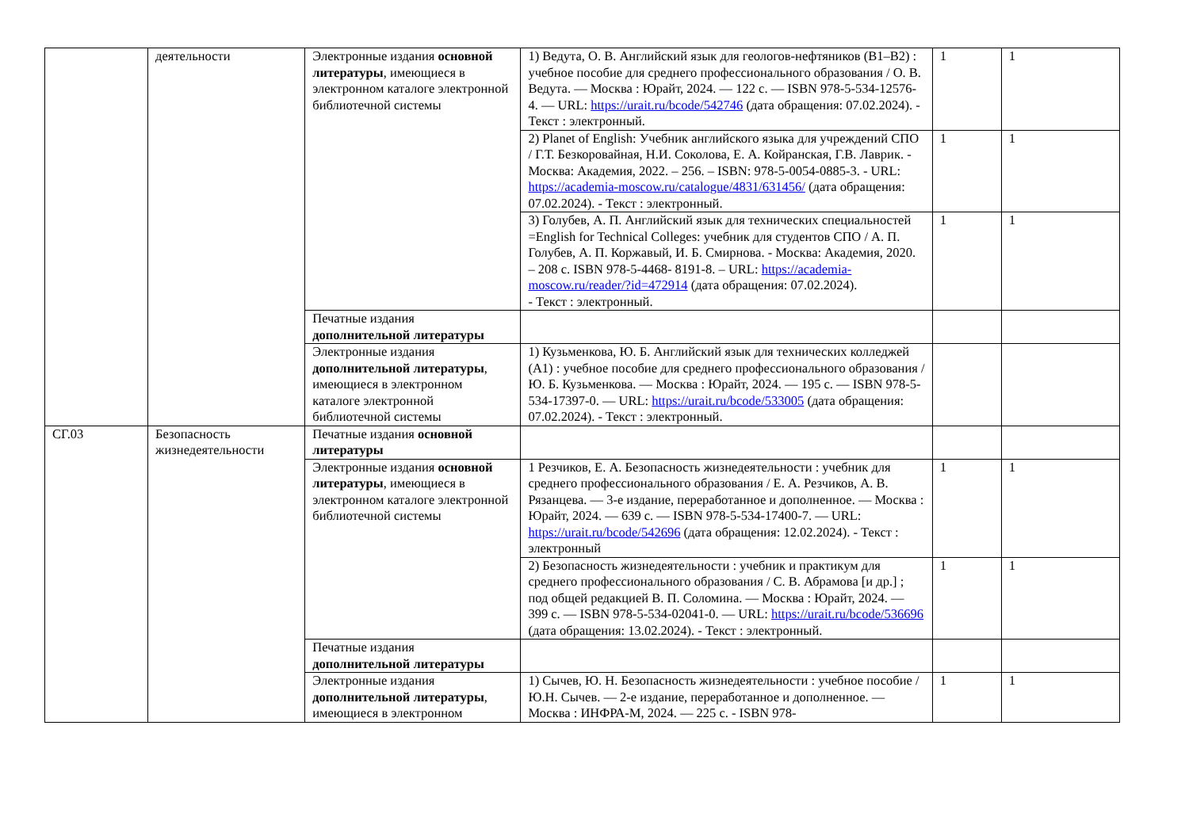| | деятельности | Электронные издания основной литературы , имеющиеся в электронном каталоге электронной библиотечной системы | 1) Ведута, О. В. Английский язык для геологов-нефтяников (B1–B2) : учебное пособие для среднего профессионального образования / О. В. Ведута. — Москва : Юрайт, 2024. — 122 с. — ISBN 978-5-534-12576-4. — URL: https://urait.ru/bcode/542746 (дата обращения: 07.02.2024). - Текст : электронный. | 1 | 1 |
| | | | 2) Planet of English: Учебник английского языка для учреждений СПО / Г.Т. Безкоровайная, Н.И. Соколова, Е. А. Койранская, Г.В. Лаврик. - Москва: Академия, 2022. – 256. – ISBN: 978-5-0054-0885-3. - URL: https://academia-moscow.ru/catalogue/4831/631456/ (дата обращения: 07.02.2024). - Текст : электронный. | 1 | 1 |
| | | | 3) Голубев, А. П. Английский язык для технических специальностей =English for Technical Colleges: учебник для студентов СПО / А. П. Голубев, А. П. Коржавый, И. Б. Смирнова. - Москва: Академия, 2020. – 208 с. ISBN 978-5-4468- 8191-8. – URL: https://academia-moscow.ru/reader/?id=472914 (дата обращения: 07.02.2024). - Текст : электронный. | 1 | 1 |
| | | Печатные издания дополнительной литературы | | | |
| | | Электронные издания дополнительной литературы , имеющиеся в электронном каталоге электронной библиотечной системы | 1) Кузьменкова, Ю. Б. Английский язык для технических колледжей (A1) : учебное пособие для среднего профессионального образования / Ю. Б. Кузьменкова. — Москва : Юрайт, 2024. — 195 с. — ISBN 978-5-534-17397-0. — URL: https://urait.ru/bcode/533005 (дата обращения: 07.02.2024). - Текст : электронный. | | |
| СГ.03 | Безопасность жизнедеятельности | Печатные издания основной литературы | | | |
| | | Электронные издания основной литературы , имеющиеся в электронном каталоге электронной библиотечной системы | 1 Резчиков, Е. А. Безопасность жизнедеятельности : учебник для среднего профессионального образования / Е. А. Резчиков, А. В. Рязанцева. — 3-е издание, переработанное и дополненное. — Москва : Юрайт, 2024. — 639 с. — ISBN 978-5-534-17400-7. — URL: https://urait.ru/bcode/542696 (дата обращения: 12.02.2024). - Текст : электронный | 1 | 1 |
| | | | 2) Безопасность жизнедеятельности : учебник и практикум для среднего профессионального образования / С. В. Абрамова [и др.] ; под общей редакцией В. П. Соломина. — Москва : Юрайт, 2024. — 399 с. — ISBN 978-5-534-02041-0. — URL: https://urait.ru/bcode/536696 (дата обращения: 13.02.2024). - Текст : электронный. | 1 | 1 |
| | | Печатные издания дополнительной литературы | | | |
| | | Электронные издания дополнительной литературы , имеющиеся в электронном | 1) Сычев, Ю. Н. Безопасность жизнедеятельности : учебное пособие / Ю.Н. Сычев. — 2-е издание, переработанное и дополненное. — Москва : ИНФРА-М, 2024. — 225 с. - ISBN 978- | 1 | 1 |